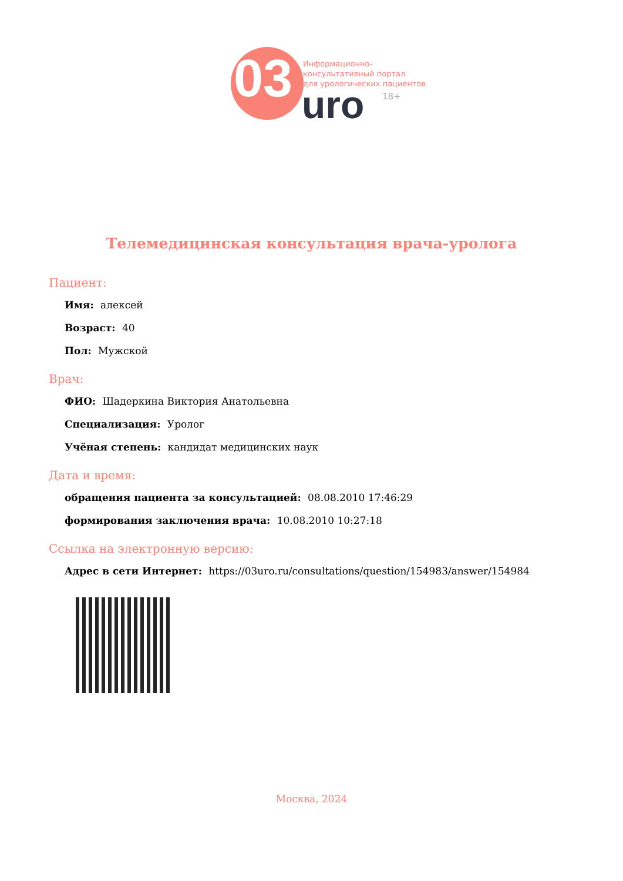03
Информационно-
консультативный портал
для урологических пациентов
uro 18+
Телемедицинская консультация врача-уролога
Пациент:
Имя: алексей
Возраст: 40
Пол: Мужской
Врач:
ФИО: Шадеркина Виктория Анатольевна
Специализация: Уролог
Учёная степень: кандидат медицинских наук
Дата и время:
обращения пациента за консультацией: 08.08.2010 17:46:29
формирования заключения врача: 10.08.2010 10:27:18
Ссылка на электронную версию:
Адрес в сети Интернет: https://03uro.ru/consultations/question/154983/answer/154984
Москва, 2024